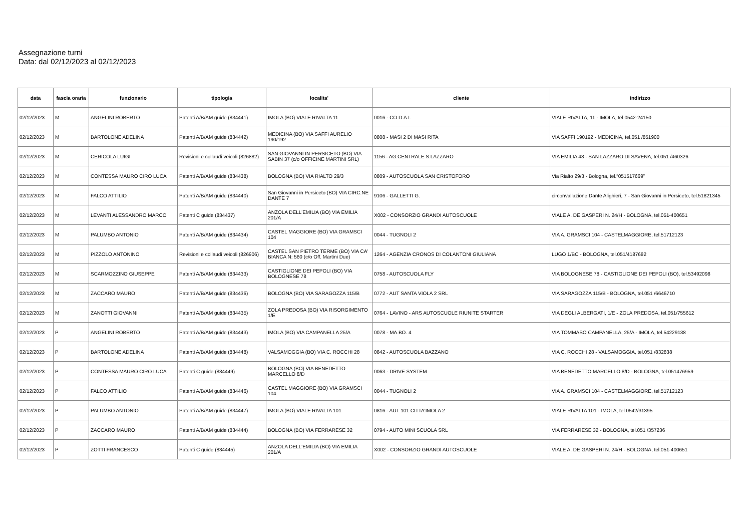Assegnazione turni
Data: dal 02/12/2023 al 02/12/2023
| data | fascia oraria | funzionario | tipologia | localita' | cliente | indirizzo |
| --- | --- | --- | --- | --- | --- | --- |
| 02/12/2023 | M | ANGELINI ROBERTO | Patenti A/B/AM guide (834441) | IMOLA (BO) VIALE RIVALTA 11 | 0016 - CO D.A.I. | VIALE RIVALTA, 11 - IMOLA, tel.0542-24150 |
| 02/12/2023 | M | BARTOLONE ADELINA | Patenti A/B/AM guide (834442) | MEDICINA (BO) VIA SAFFI AURELIO 190/192 . | 0808 - MASI 2 DI MASI RITA | VIA SAFFI 190192 - MEDICINA, tel.051 /851900 |
| 02/12/2023 | M | CERICOLA LUIGI | Revisioni e collaudi veicoli (826882) | SAN GIOVANNI IN PERSICETO (BO) VIA SABIN 37 (c/o OFFICINE MARTINI SRL) | 1156 - AG.CENTRALE S.LAZZARO | VIA EMILIA 48 - SAN LAZZARO DI SAVENA, tel.051 /460326 |
| 02/12/2023 | M | CONTESSA MAURO CIRO LUCA | Patenti A/B/AM guide (834438) | BOLOGNA (BO) VIA RIALTO 29/3 | 0809 - AUTOSCUOLA SAN CRISTOFORO | Via Rialto 29/3 - Bologna, tel.“051517669” |
| 02/12/2023 | M | FALCO ATTILIO | Patenti A/B/AM guide (834440) | San Giovanni in Persiceto (BO) VIA CIRC.NE DANTE 7 | 9106 - GALLETTI G. | circonvallazione Dante Alighieri, 7 - San Giovanni in Persiceto, tel.51821345 |
| 02/12/2023 | M | LEVANTI ALESSANDRO MARCO | Patenti C guide (834437) | ANZOLA DELL'EMILIA (BO) VIA EMILIA 201/A | X002 - CONSORZIO GRANDI AUTOSCUOLE | VIALE A. DE GASPERI N. 24/H - BOLOGNA, tel.051-400651 |
| 02/12/2023 | M | PALUMBO ANTONIO | Patenti A/B/AM guide (834434) | CASTEL MAGGIORE (BO) VIA GRAMSCI 104 | 0044 - TUGNOLI 2 | VIA A. GRAMSCI 104 - CASTELMAGGIORE, tel.51712123 |
| 02/12/2023 | M | PIZZOLO ANTONINO | Revisioni e collaudi veicoli (826906) | CASTEL SAN PIETRO TERME (BO) VIA CA' BIANCA N: 560 (c/o Off. Martini Due) | 1264 - AGENZIA CRONOS DI COLANTONI GIULIANA | LUGO 1/BC - BOLOGNA, tel.051/4187682 |
| 02/12/2023 | M | SCARMOZZINO GIUSEPPE | Patenti A/B/AM guide (834433) | CASTIGLIONE DEI PEPOLI (BO) VIA BOLOGNESE 78 | 0758 - AUTOSCUOLA FLY | VIA BOLOGNESE 78 - CASTIGLIONE DEI PEPOLI (BO), tel.53492098 |
| 02/12/2023 | M | ZACCARO MAURO | Patenti A/B/AM guide (834436) | BOLOGNA (BO) VIA SARAGOZZA 115/B | 0772 - AUT SANTA VIOLA 2 SRL | VIA SARAGOZZA 115/B - BOLOGNA, tel.051 /6646710 |
| 02/12/2023 | M | ZANOTTI GIOVANNI | Patenti A/B/AM guide (834435) | ZOLA PREDOSA (BO) VIA RISORGIMENTO 1/E | 0764 - LAVINO - ARS AUTOSCUOLE RIUNITE STARTER | VIA DEGLI ALBERGATI, 1/E - ZOLA PREDOSA, tel.051/755612 |
| 02/12/2023 | P | ANGELINI ROBERTO | Patenti A/B/AM guide (834443) | IMOLA (BO) VIA CAMPANELLA 25/A | 0078 - MA.BO. 4 | VIA TOMMASO CAMPANELLA, 25/A - IMOLA, tel.54229138 |
| 02/12/2023 | P | BARTOLONE ADELINA | Patenti A/B/AM guide (834448) | VALSAMOGGIA (BO) VIA C. ROCCHI 28 | 0842 - AUTOSCUOLA BAZZANO | VIA C. ROCCHI 28 - VALSAMOGGIA, tel.051 /832838 |
| 02/12/2023 | P | CONTESSA MAURO CIRO LUCA | Patenti C guide (834449) | BOLOGNA (BO) VIA BENEDETTO MARCELLO 8/D | 0063 - DRIVE SYSTEM | VIA BENEDETTO MARCELLO 8/D - BOLOGNA, tel.051476959 |
| 02/12/2023 | P | FALCO ATTILIO | Patenti A/B/AM guide (834446) | CASTEL MAGGIORE (BO) VIA GRAMSCI 104 | 0044 - TUGNOLI 2 | VIA A. GRAMSCI 104 - CASTELMAGGIORE, tel.51712123 |
| 02/12/2023 | P | PALUMBO ANTONIO | Patenti A/B/AM guide (834447) | IMOLA (BO) VIALE RIVALTA 101 | 0816 - AUT 101 CITTA'IMOLA 2 | VIALE RIVALTA 101 - IMOLA, tel.0542/31395 |
| 02/12/2023 | P | ZACCARO MAURO | Patenti A/B/AM guide (834444) | BOLOGNA (BO) VIA FERRARESE 32 | 0794 - AUTO MINI SCUOLA SRL | VIA FERRARESE 32 - BOLOGNA, tel.051 /357236 |
| 02/12/2023 | P | ZOTTI FRANCESCO | Patenti C guide (834445) | ANZOLA DELL'EMILIA (BO) VIA EMILIA 201/A | X002 - CONSORZIO GRANDI AUTOSCUOLE | VIALE A. DE GASPERI N. 24/H - BOLOGNA, tel.051-400651 |